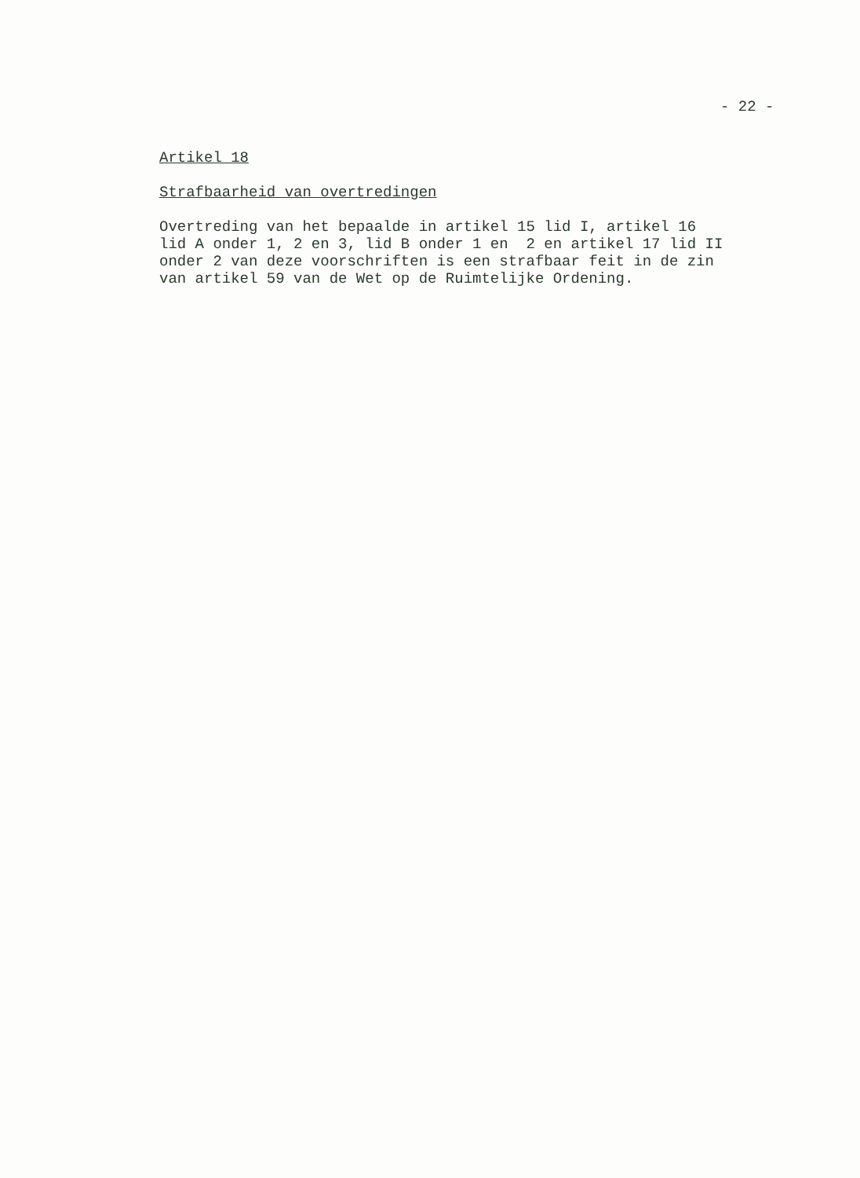- 22 -
Artikel 18
Strafbaarheid van overtredingen
Overtreding van het bepaalde in artikel 15 lid I, artikel 16 lid A onder 1, 2 en 3, lid B onder 1 en 2 en artikel 17 lid II onder 2 van deze voorschriften is een strafbaar feit in de zin van artikel 59 van de Wet op de Ruimtelijke Ordening.